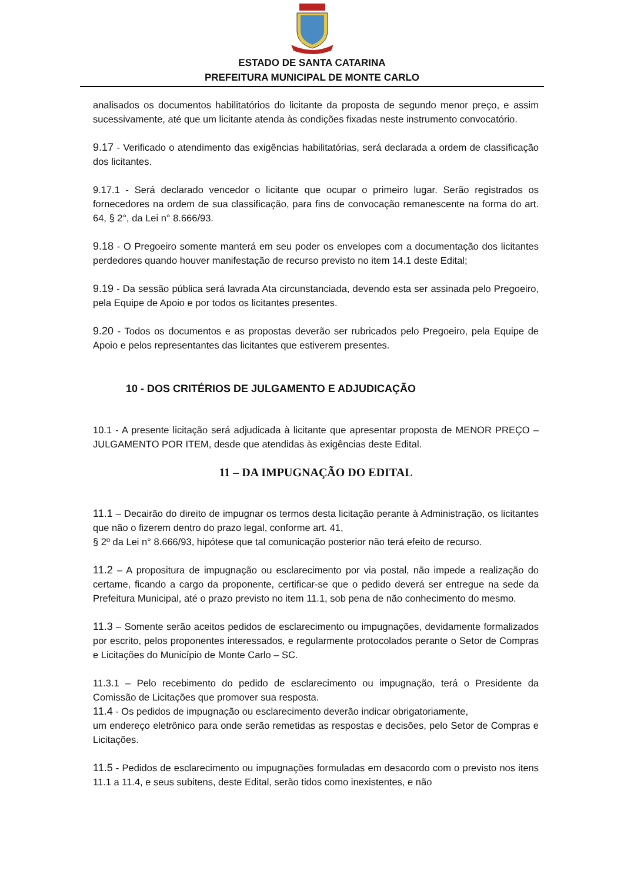ESTADO DE SANTA CATARINA
PREFEITURA MUNICIPAL DE MONTE CARLO
analisados os documentos habilitatórios do licitante da proposta de segundo menor preço, e assim sucessivamente, até que um licitante atenda às condições fixadas neste instrumento convocatório.
9.17 - Verificado o atendimento das exigências habilitatórias, será declarada a ordem de classificação dos licitantes.
9.17.1 - Será declarado vencedor o licitante que ocupar o primeiro lugar. Serão registrados os fornecedores na ordem de sua classificação, para fins de convocação remanescente na forma do art. 64, § 2°, da Lei n° 8.666/93.
9.18 - O Pregoeiro somente manterá em seu poder os envelopes com a documentação dos licitantes perdedores quando houver manifestação de recurso previsto no item 14.1 deste Edital;
9.19 - Da sessão pública será lavrada Ata circunstanciada, devendo esta ser assinada pelo Pregoeiro, pela Equipe de Apoio e por todos os licitantes presentes.
9.20 - Todos os documentos e as propostas deverão ser rubricados pelo Pregoeiro, pela Equipe de Apoio e pelos representantes das licitantes que estiverem presentes.
10 - DOS CRITÉRIOS DE JULGAMENTO E ADJUDICAÇÃO
10.1 - A presente licitação será adjudicada à licitante que apresentar proposta de MENOR PREÇO – JULGAMENTO POR ITEM, desde que atendidas às exigências deste Edital.
11 – DA IMPUGNAÇÃO DO EDITAL
11.1 – Decairão do direito de impugnar os termos desta licitação perante à Administração, os licitantes que não o fizerem dentro do prazo legal, conforme art. 41,
§ 2º da Lei n° 8.666/93, hipótese que tal comunicação posterior não terá efeito de recurso.
11.2 – A propositura de impugnação ou esclarecimento por via postal, não impede a realização do certame, ficando a cargo da proponente, certificar-se que o pedido deverá ser entregue na sede da Prefeitura Municipal, até o prazo previsto no item 11.1, sob pena de não conhecimento do mesmo.
11.3 – Somente serão aceitos pedidos de esclarecimento ou impugnações, devidamente formalizados por escrito, pelos proponentes interessados, e regularmente protocolados perante o Setor de Compras e Licitações do Município de Monte Carlo – SC.
11.3.1 – Pelo recebimento do pedido de esclarecimento ou impugnação, terá o Presidente da Comissão de Licitações que promover sua resposta.
11.4 - Os pedidos de impugnação ou esclarecimento deverão indicar obrigatoriamente,
um endereço eletrônico para onde serão remetidas as respostas e decisões, pelo Setor de Compras e Licitações.
11.5 - Pedidos de esclarecimento ou impugnações formuladas em desacordo com o previsto nos itens 11.1 a 11.4, e seus subitens, deste Edital, serão tidos como inexistentes, e não